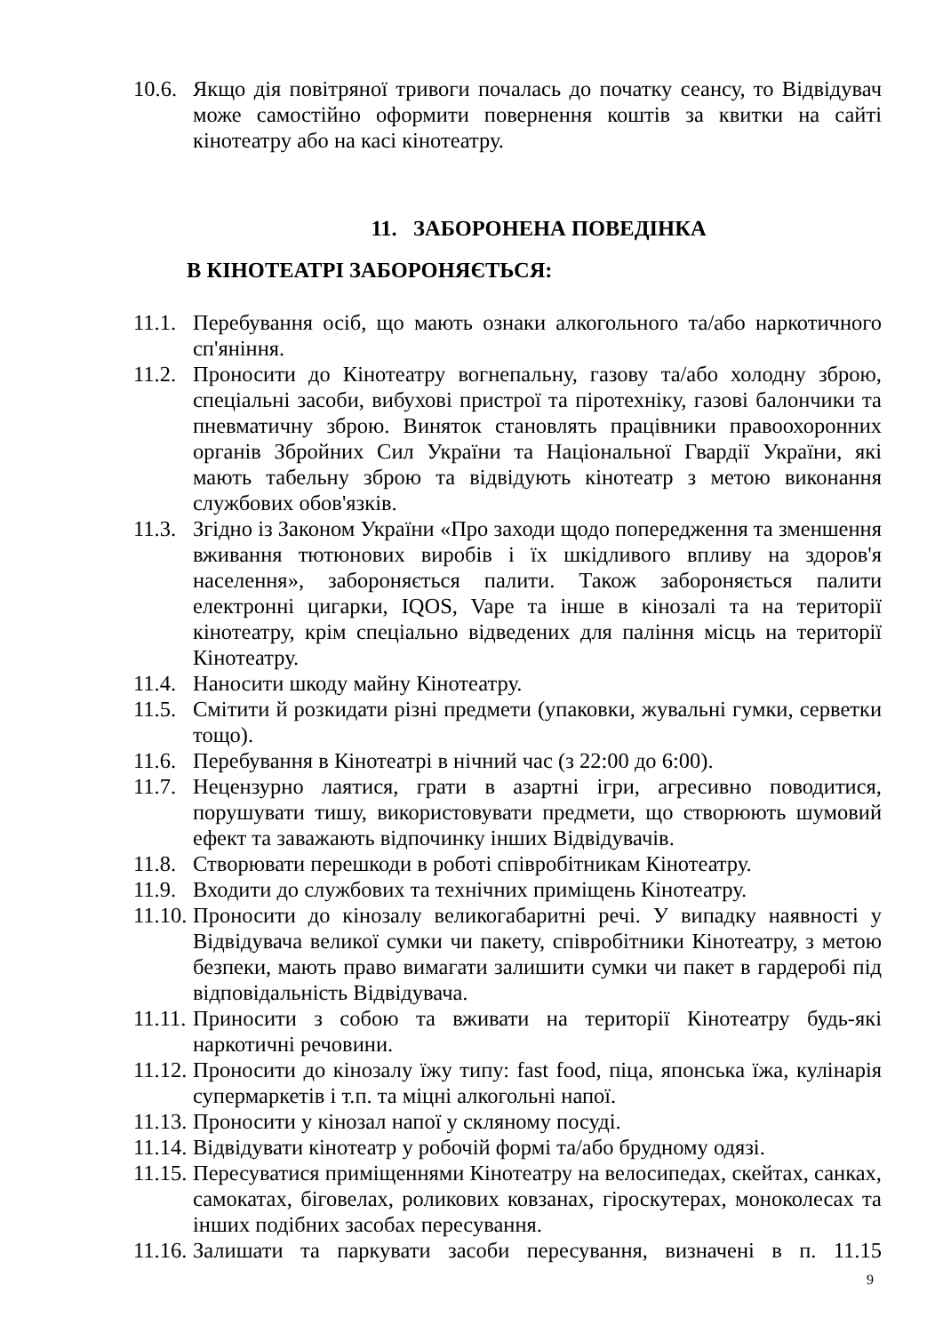10.6. Якщо дія повітряної тривоги почалась до початку сеансу, то Відвідувач може самостійно оформити повернення коштів за квитки на сайті кінотеатру або на касі кінотеатру.
11. ЗАБОРОНЕНА ПОВЕДІНКА
В КІНОТЕАТРІ ЗАБОРОНЯЄТЬСЯ:
11.1. Перебування осіб, що мають ознаки алкогольного та/або наркотичного сп'яніння.
11.2. Проносити до Кінотеатру вогнепальну, газову та/або холодну зброю, спеціальні засоби, вибухові пристрої та піротехніку, газові балончики та пневматичну зброю. Виняток становлять працівники правоохоронних органів Збройних Сил України та Національної Гвардії України, які мають табельну зброю та відвідують кінотеатр з метою виконання службових обов'язків.
11.3. Згідно із Законом України «Про заходи щодо попередження та зменшення вживання тютюнових виробів і їх шкідливого впливу на здоров'я населення», забороняється палити. Також забороняється палити електронні цигарки, IQOS, Vape та інше в кінозалі та на території кінотеатру, крім спеціально відведених для паління місць на території Кінотеатру.
11.4. Наносити шкоду майну Кінотеатру.
11.5. Смітити й розкидати різні предмети (упаковки, жувальні гумки, серветки тощо).
11.6. Перебування в Кінотеатрі в нічний час (з 22:00 до 6:00).
11.7. Нецензурно лаятися, грати в азартні ігри, агресивно поводитися, порушувати тишу, використовувати предмети, що створюють шумовий ефект та заважають відпочинку інших Відвідувачів.
11.8. Створювати перешкоди в роботі співробітникам Кінотеатру.
11.9. Входити до службових та технічних приміщень Кінотеатру.
11.10. Проносити до кінозалу великогабаритні речі. У випадку наявності у Відвідувача великої сумки чи пакету, співробітники Кінотеатру, з метою безпеки, мають право вимагати залишити сумки чи пакет в гардеробі під відповідальність Відвідувача.
11.11. Приносити з собою та вживати на території Кінотеатру будь-які наркотичні речовини.
11.12. Проносити до кінозалу їжу типу: fast food, піца, японська їжа, кулінарія супермаркетів і т.п. та міцні алкогольні напої.
11.13. Проносити у кінозал напої у скляному посуді.
11.14. Відвідувати кінотеатр у робочій формі та/або брудному одязі.
11.15. Пересуватися приміщеннями Кінотеатру на велосипедах, скейтах, санках, самокатах, біговелах, роликових ковзанах, гіроскутерах, моноколесах та інших подібних засобах пересування.
11.16. Залишати та паркувати засоби пересування, визначені в п. 11.15
9